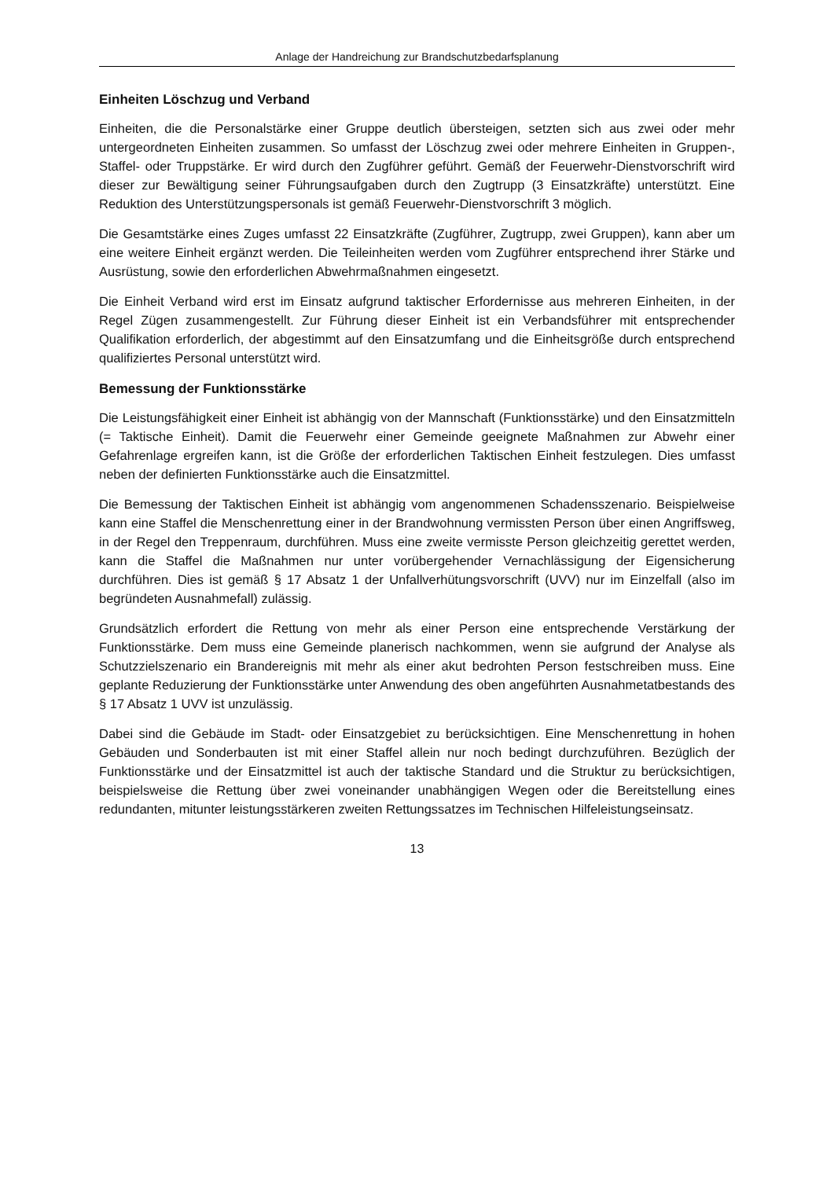Anlage der Handreichung zur Brandschutzbedarfsplanung
Einheiten Löschzug und Verband
Einheiten, die die Personalstärke einer Gruppe deutlich übersteigen, setzten sich aus zwei oder mehr untergeordneten Einheiten zusammen. So umfasst der Löschzug zwei oder mehrere Einheiten in Gruppen-, Staffel- oder Truppstärke. Er wird durch den Zugführer geführt. Gemäß der Feuerwehr-Dienstvorschrift wird dieser zur Bewältigung seiner Führungsaufgaben durch den Zugtrupp (3 Einsatzkräfte) unterstützt. Eine Reduktion des Unterstützungspersonals ist gemäß Feuerwehr-Dienstvorschrift 3 möglich.
Die Gesamtstärke eines Zuges umfasst 22 Einsatzkräfte (Zugführer, Zugtrupp, zwei Gruppen), kann aber um eine weitere Einheit ergänzt werden. Die Teileinheiten werden vom Zugführer entsprechend ihrer Stärke und Ausrüstung, sowie den erforderlichen Abwehrmaßnahmen eingesetzt.
Die Einheit Verband wird erst im Einsatz aufgrund taktischer Erfordernisse aus mehreren Einheiten, in der Regel Zügen zusammengestellt. Zur Führung dieser Einheit ist ein Verbandsführer mit entsprechender Qualifikation erforderlich, der abgestimmt auf den Einsatzumfang und die Einheitsgröße durch entsprechend qualifiziertes Personal unterstützt wird.
Bemessung der Funktionsstärke
Die Leistungsfähigkeit einer Einheit ist abhängig von der Mannschaft (Funktionsstärke) und den Einsatzmitteln (= Taktische Einheit). Damit die Feuerwehr einer Gemeinde geeignete Maßnahmen zur Abwehr einer Gefahrenlage ergreifen kann, ist die Größe der erforderlichen Taktischen Einheit festzulegen. Dies umfasst neben der definierten Funktionsstärke auch die Einsatzmittel.
Die Bemessung der Taktischen Einheit ist abhängig vom angenommenen Schadensszenario. Beispielweise kann eine Staffel die Menschenrettung einer in der Brandwohnung vermissten Person über einen Angriffsweg, in der Regel den Treppenraum, durchführen. Muss eine zweite vermisste Person gleichzeitig gerettet werden, kann die Staffel die Maßnahmen nur unter vorübergehender Vernachlässigung der Eigensicherung durchführen. Dies ist gemäß § 17 Absatz 1 der Unfallverhütungsvorschrift (UVV) nur im Einzelfall (also im begründeten Ausnahmefall) zulässig.
Grundsätzlich erfordert die Rettung von mehr als einer Person eine entsprechende Verstärkung der Funktionsstärke. Dem muss eine Gemeinde planerisch nachkommen, wenn sie aufgrund der Analyse als Schutzzielszenario ein Brandereignis mit mehr als einer akut bedrohten Person festschreiben muss. Eine geplante Reduzierung der Funktionsstärke unter Anwendung des oben angeführten Ausnahmetatbestands des § 17 Absatz 1 UVV ist unzulässig.
Dabei sind die Gebäude im Stadt- oder Einsatzgebiet zu berücksichtigen. Eine Menschenrettung in hohen Gebäuden und Sonderbauten ist mit einer Staffel allein nur noch bedingt durchzuführen. Bezüglich der Funktionsstärke und der Einsatzmittel ist auch der taktische Standard und die Struktur zu berücksichtigen, beispielsweise die Rettung über zwei voneinander unabhängigen Wegen oder die Bereitstellung eines redundanten, mitunter leistungsstärkeren zweiten Rettungssatzes im Technischen Hilfeleistungseinsatz.
13